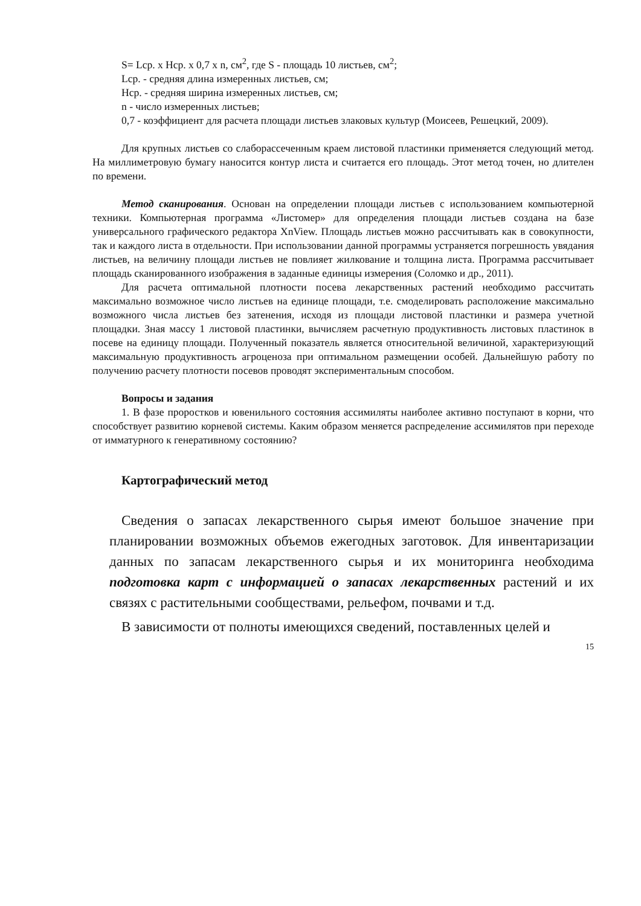S= Lср. х Нср. х 0,7 х n, см<sup>2</sup>, где S - площадь 10 листьев, см<sup>2</sup>;
Lср. - средняя длина измеренных листьев, см;
Нср. - средняя ширина измеренных листьев, см;
n - число измеренных листьев;
0,7 - коэффициент для расчета площади листьев злаковых культур (Моисеев, Решецкий, 2009).
Для крупных листьев со слаборассеченным краем листовой пластинки применяется следующий метод. На миллиметровую бумагу наносится контур листа и считается его площадь. Этот метод точен, но длителен по времени.
Метод сканирования. Основан на определении площади листьев с использованием компьютерной техники. Компьютерная программа «Листомер» для определения площади листьев создана на базе универсального графического редактора XnView. Площадь листьев можно рассчитывать как в совокупности, так и каждого листа в отдельности. При использовании данной программы устраняется погрешность увядания листьев, на величину площади листьев не повлияет жилкование и толщина листа. Программа рассчитывает площадь сканированного изображения в заданные единицы измерения (Соломко и др., 2011).
Для расчета оптимальной плотности посева лекарственных растений необходимо рассчитать максимально возможное число листьев на единице площади, т.е. смоделировать расположение максимально возможного числа листьев без затенения, исходя из площади листовой пластинки и размера учетной площадки. Зная массу 1 листовой пластинки, вычисляем расчетную продуктивность листовых пластинок в посеве на единицу площади. Полученный показатель является относительной величиной, характеризующий максимальную продуктивность агроценоза при оптимальном размещении особей. Дальнейшую работу по получению расчету плотности посевов проводят экспериментальным способом.
Вопросы и задания
1. В фазе проростков и ювенильного состояния ассимиляты наиболее активно поступают в корни, что способствует развитию корневой системы. Каким образом меняется распределение ассимилятов при переходе от имматурного к генеративному состоянию?
Картографический метод
Сведения о запасах лекарственного сырья имеют большое значение при планировании возможных объемов ежегодных заготовок. Для инвентаризации данных по запасам лекарственного сырья и их мониторинга необходима подготовка карт с информацией о запасах лекарственных растений и их связях с растительными сообществами, рельефом, почвами и т.д.
В зависимости от полноты имеющихся сведений, поставленных целей и
15